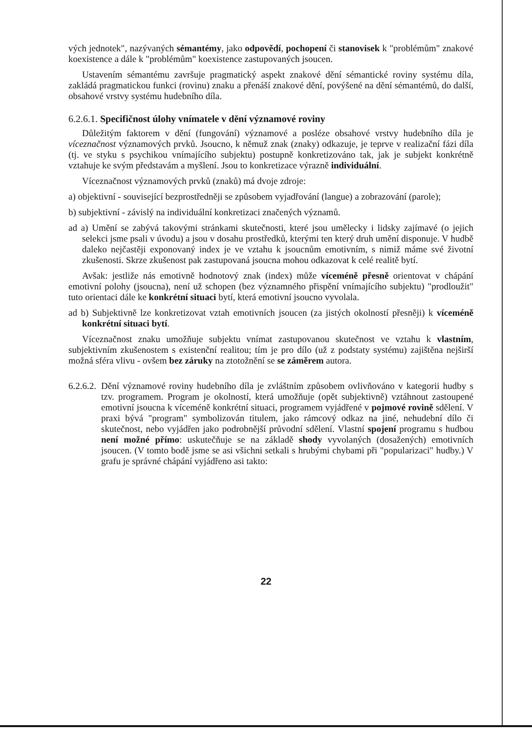vých jednotek", nazývaných sémantémy, jako odpovědí, pochopení či stanovisek k "problémům" znakové koexistence a dále k "problémům" koexistence zastupovaných jsoucen.
Ustavením sémantému završuje pragmatický aspekt znakové dění sémantické roviny systému díla, zakládá pragmatickou funkci (rovinu) znaku a přenáší znakové dění, povýšené na dění sémantémů, do další, obsahové vrstvy systému hudebního díla.
6.2.6.1. Specifičnost úlohy vnímatele v dění významové roviny
Důležitým faktorem v dění (fungování) významové a posléze obsahové vrstvy hudebního díla je víceznačnost významových prvků. Jsoucno, k němuž znak (znaky) odkazuje, je teprve v realizační fázi díla (tj. ve styku s psychikou vnímajícího subjektu) postupně konkretizováno tak, jak je subjekt konkrétně vztahuje ke svým představám a myšlení. Jsou to konkretizace výrazně individuální.
Víceznačnost významových prvků (znaků) má dvoje zdroje:
a) objektivní - související bezprostředněji se způsobem vyjadřování (langue) a zobrazování (parole);
b) subjektivní - závislý na individuální konkretizaci značených významů.
ad a) Umění se zabývá takovými stránkami skutečnosti, které jsou umělecky i lidsky zajímavé (o jejich selekci jsme psali v úvodu) a jsou v dosahu prostředků, kterými ten který druh umění disponuje. V hudbě daleko nejčastěji exponovaný index je ve vztahu k jsoucnům emotivním, s nimiž máme své životní zkušenosti. Skrze zkušenost pak zastupovaná jsoucna mohou odkazovat k celé realitě bytí.
Avšak: jestliže nás emotivně hodnotový znak (index) může víceméně přesně orientovat v chápání emotivní polohy (jsoucna), není už schopen (bez významného přispění vnímajícího subjektu) "prodloužit" tuto orientaci dále ke konkrétní situaci bytí, která emotivní jsoucno vyvolala.
ad b) Subjektivně lze konkretizovat vztah emotivních jsoucen (za jistých okolností přesněji) k víceméně konkrétní situaci bytí.
Víceznačnost znaku umožňuje subjektu vnímat zastupovanou skutečnost ve vztahu k vlastním, subjektivním zkušenostem s existenční realitou; tím je pro dílo (už z podstaty systému) zajištěna nejširší možná sféra vlivu - ovšem bez záruky na ztotožnění se se záměrem autora.
6.2.6.2. Dění významové roviny hudebního díla je zvláštním způsobem ovlivňováno v kategorii hudby s tzv. programem. Program je okolností, která umožňuje (opět subjektivně) vztáhnout zastoupené emotivní jsoucna k víceméně konkrétní situaci, programem vyjádřené v pojmové rovině sdělení. V praxi bývá "program" symbolizován titulem, jako rámcový odkaz na jiné, nehudební dílo či skutečnost, nebo vyjádřen jako podrobnější průvodní sdělení. Vlastní spojení programu s hudbou není možné přímo: uskutečňuje se na základě shody vyvolaných (dosažených) emotivních jsoucen. (V tomto bodě jsme se asi všichni setkali s hrubými chybami při "popularizaci" hudby.) V grafu je správné chápání vyjádřeno asi takto:
22